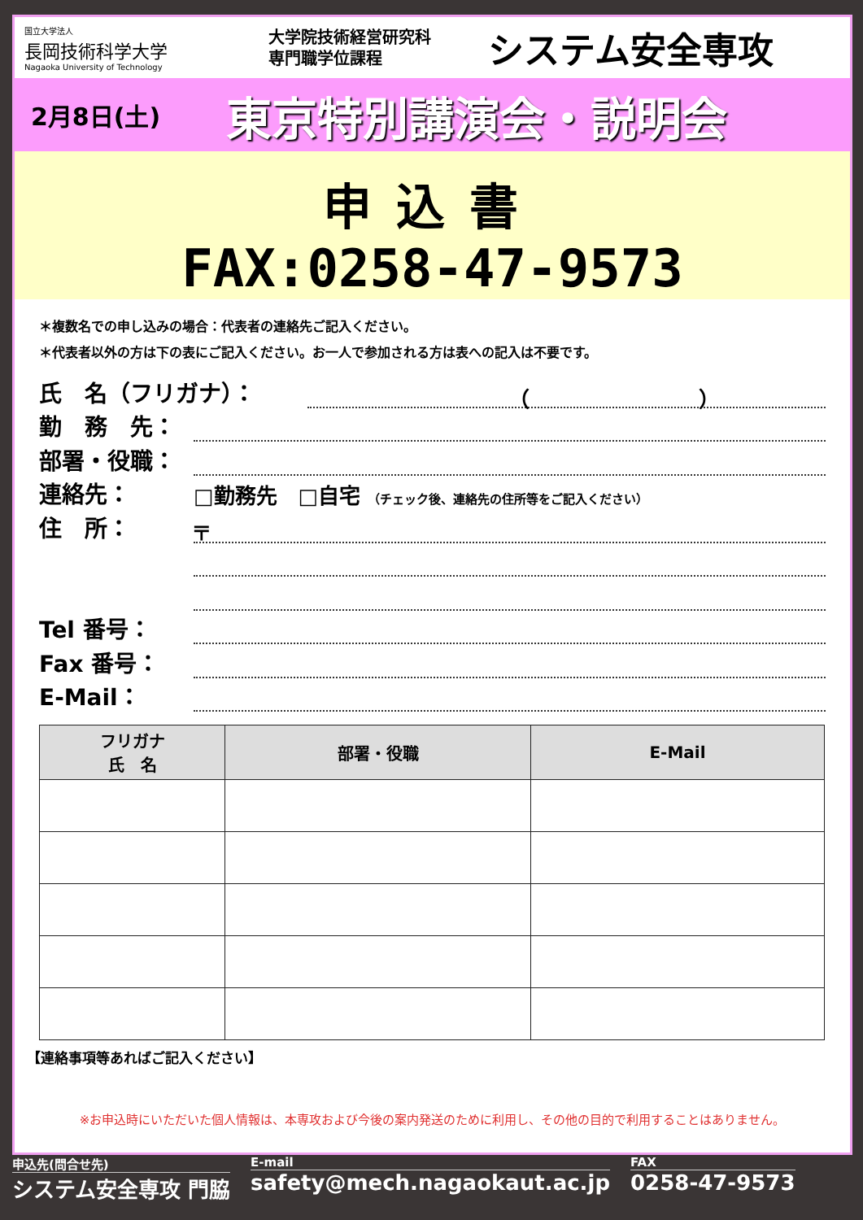国立大学法人
長岡技術科学大学
Nagaoka University of Technology
大学院技術経営研究科
専門職学位課程
システム安全専攻
2月8日(土) 東京特別講演会・説明会
申込書
FAX:0258-47-9573
＊複数名での申し込みの場合：代表者の連絡先ご記入ください。
＊代表者以外の方は下の表にご記入ください。お一人で参加される方は表への記入は不要です。
氏　名（フリガナ）：　　　　　　　　　　（　　　　　　　　）
勤　務　先：
部署・役職：
連絡先： □勤務先　□自宅 （チェック後、連絡先の住所等をご記入ください）
住　所： 〒
Tel 番号：
Fax 番号：
E-Mail：
| フリガナ 氏 名 | 部署・役職 | E-Mail |
| --- | --- | --- |
【連絡事項等あればご記入ください】
※お申込時にいただいた個人情報は、本専攻および今後の案内発送のために利用し、その他の目的で利用することはありません。
申込先(問合せ先)
システム安全専攻 門脇
E-mail
safety@mech.nagaokaut.ac.jp
FAX
0258-47-9573